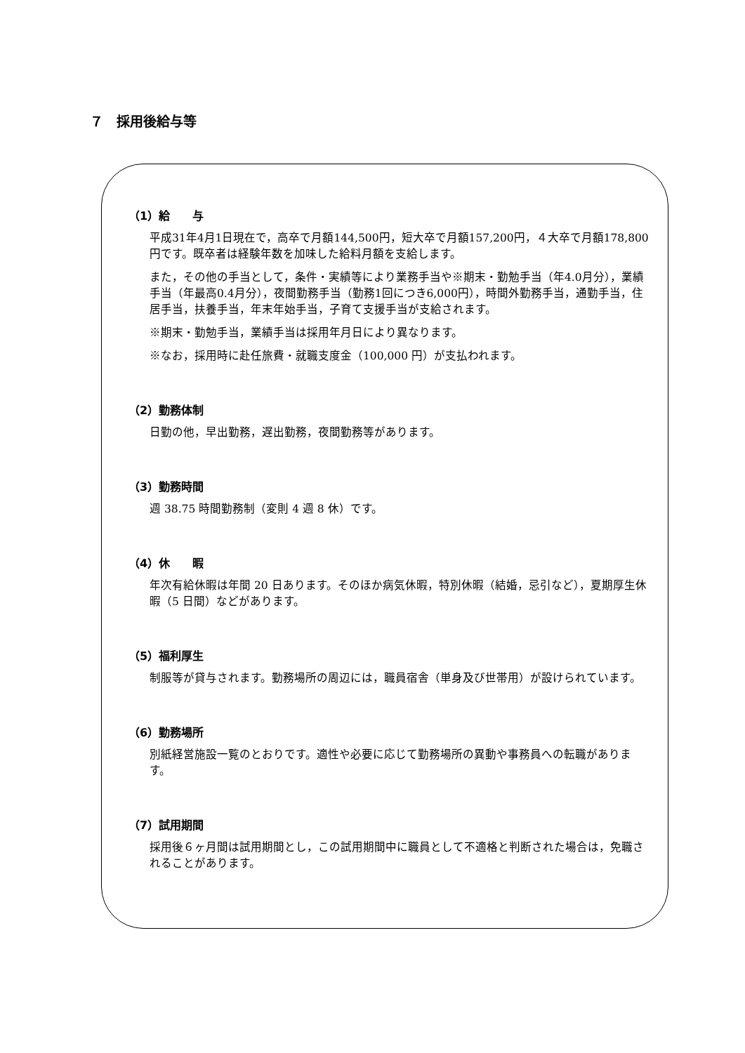７　採用後給与等
（1）給　　与
平成31年4月1日現在で，高卒で月額144,500円，短大卒で月額157,200円，４大卒で月額178,800円です。既卒者は経験年数を加味した給料月額を支給します。
また，その他の手当として，条件・実績等により業務手当や※期末・勤勉手当（年4.0月分），業績手当（年最高0.4月分），夜間勤務手当（勤務1回につき6,000円），時間外勤務手当，通勤手当，住居手当，扶養手当，年末年始手当，子育て支援手当が支給されます。
※期末・勤勉手当，業績手当は採用年月日により異なります。
※なお，採用時に赴任旅費・就職支度金（100,000 円）が支払われます。
（2）勤務体制
日勤の他，早出勤務，遅出勤務，夜間勤務等があります。
（3）勤務時間
週 38.75 時間勤務制（変則 4 週 8 休）です。
（4）休　　暇
年次有給休暇は年間 20 日あります。そのほか病気休暇，特別休暇（結婚，忌引など），夏期厚生休暇（5 日間）などがあります。
（5）福利厚生
制服等が貸与されます。勤務場所の周辺には，職員宿舎（単身及び世帯用）が設けられています。
（6）勤務場所
別紙経営施設一覧のとおりです。適性や必要に応じて勤務場所の異動や事務員への転職があります。
（7）試用期間
採用後６ヶ月間は試用期間とし，この試用期間中に職員として不適格と判断された場合は，免職されることがあります。